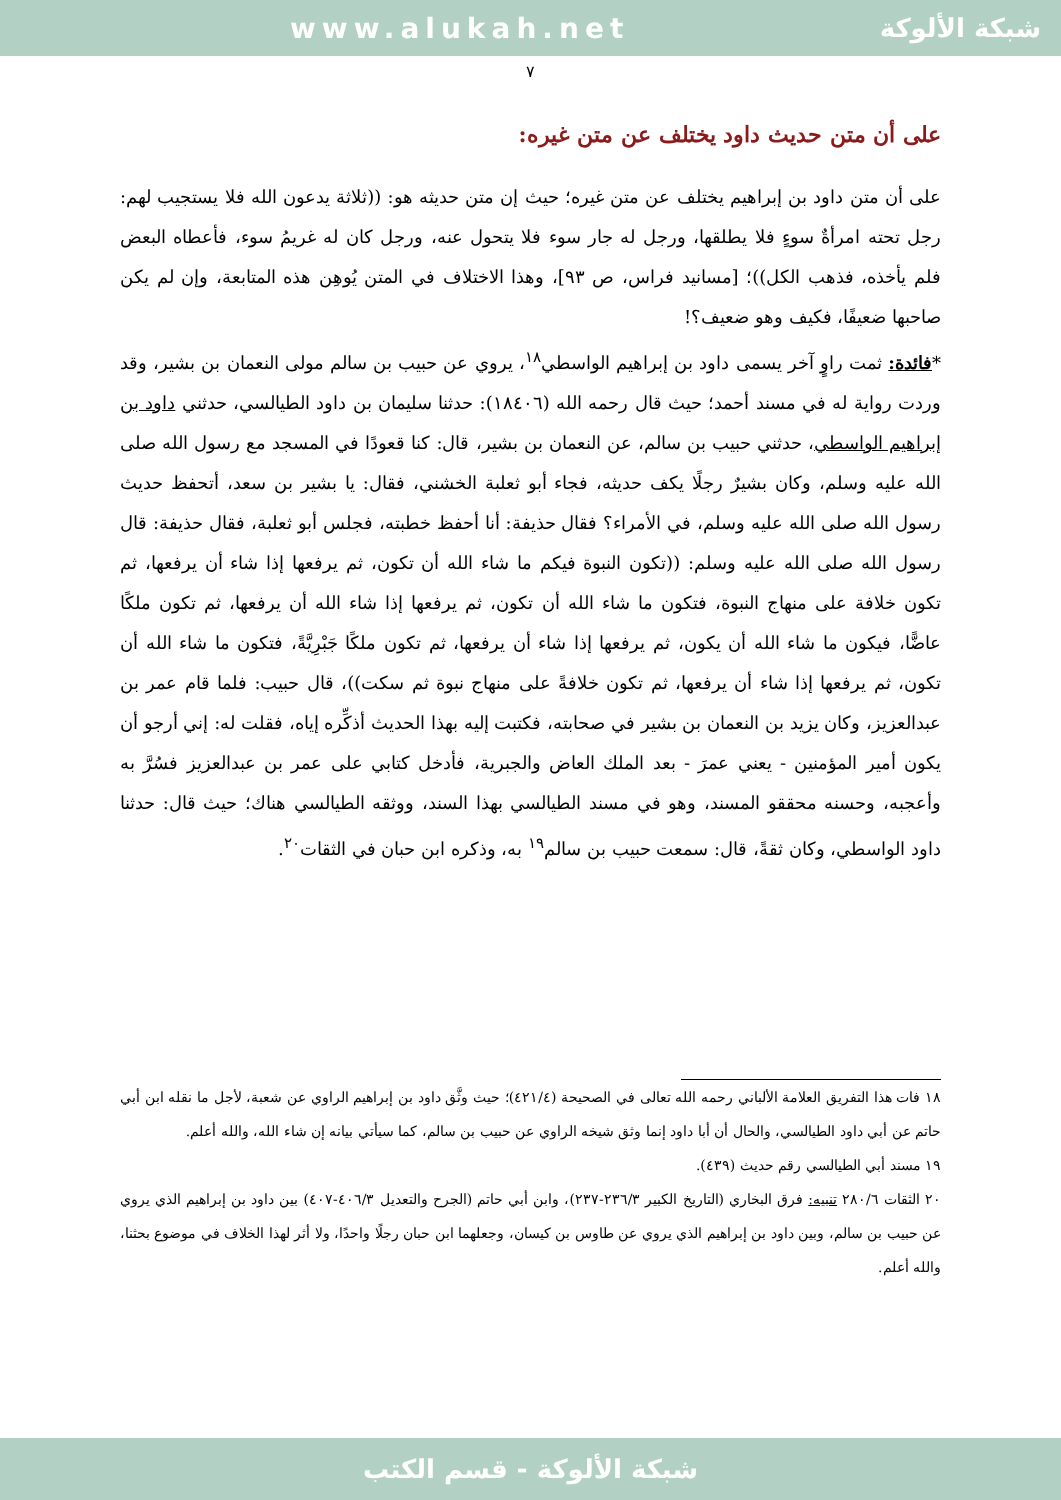www.alukah.net شبكة الألوكة
٧
على أن متن حديث داود يختلف عن متن غيره:
على أن متن داود بن إبراهيم يختلف عن متن غيره؛ حيث إن متن حديثه هو: ((ثلاثة يدعون الله فلا يستجيب لهم: رجل تحته امرأةٌ سوءٍ فلا يطلقها، ورجل له جار سوء فلا يتحول عنه، ورجل كان له غريمُ سوء، فأعطاه البعض فلم يأخذه، فذهب الكل))؛ [مسانيد فراس، ص ٩٣]، وهذا الاختلاف في المتن يُوهِن هذه المتابعة، وإن لم يكن صاحبها ضعيفًا، فكيف وهو ضعيف؟!
*فائدة: ثمت راوٍ آخر يسمى داود بن إبراهيم الواسطي<sup>١٨</sup>، يروي عن حبيب بن سالم مولى النعمان بن بشير، وقد وردت رواية له في مسند أحمد؛ حيث قال رحمه الله (١٨٤٠٦): حدثنا سليمان بن داود الطيالسي، حدثني داود بن إبراهيم الواسطي، حدثني حبيب بن سالم، عن النعمان بن بشير، قال: كنا قعودًا في المسجد مع رسول الله صلى الله عليه وسلم، وكان بشيرٌ رجلًا يكف حديثه، فجاء أبو ثعلبة الخشني، فقال: يا بشير بن سعد، أتحفظ حديث رسول الله صلى الله عليه وسلم، في الأمراء؟ فقال حذيفة: أنا أحفظ خطبته، فجلس أبو ثعلبة، فقال حذيفة: قال رسول الله صلى الله عليه وسلم: ((تكون النبوة فيكم ما شاء الله أن تكون، ثم يرفعها إذا شاء أن يرفعها، ثم تكون خلافة على منهاج النبوة، فتكون ما شاء الله أن تكون، ثم يرفعها إذا شاء الله أن يرفعها، ثم تكون ملكًا عاضًّا، فيكون ما شاء الله أن يكون، ثم يرفعها إذا شاء أن يرفعها، ثم تكون ملكًا جَبْرِيَّةً، فتكون ما شاء الله أن تكون، ثم يرفعها إذا شاء أن يرفعها، ثم تكون خلافةً على منهاج نبوة ثم سكت))، قال حبيب: فلما قام عمر بن عبدالعزيز، وكان يزيد بن النعمان بن بشير في صحابته، فكتبت إليه بهذا الحديث أذكِّره إياه، فقلت له: إني أرجو أن يكون أمير المؤمنين - يعني عمرَ - بعد الملك العاض والجبرية، فأدخل كتابي على عمر بن عبدالعزيز فسُرَّ به وأعجبه، وحسنه محققو المسند، وهو في مسند الطيالسي بهذا السند، ووثقه الطيالسي هناك؛ حيث قال: حدثنا داود الواسطي، وكان ثقةً، قال: سمعت حبيب بن سالم<sup>١٩</sup> به، وذكره ابن حبان في الثقات<sup>٢٠</sup>.
١٨ فات هذا التفريق العلامة الألباني رحمه الله تعالى في الصحيحة (٤٢١/٤)؛ حيث وثَّق داود بن إبراهيم الراوي عن شعبة، لأجل ما نقله ابن أبي حاتم عن أبي داود الطيالسي، والحال أن أبا داود إنما وثق شيخه الراوي عن حبيب بن سالم، كما سيأتي بيانه إن شاء الله، والله أعلم.
١٩ مسند أبي الطيالسي رقم حديث (٤٣٩).
٢٠ الثقات ٢٨٠/٦ تنبيه: فرق البخاري (التاريخ الكبير ٢٣٦/٣-٢٣٧)، وابن أبي حاتم (الجرح والتعديل ٤٠٦/٣-٤٠٧) بين داود بن إبراهيم الذي يروي عن حبيب بن سالم، وبين داود بن إبراهيم الذي يروي عن طاوس بن كيسان، وجعلهما ابن حبان رجلًا واحدًا، ولا أثر لهذا الخلاف في موضوع بحثنا، والله أعلم.
شبكة الألوكة - قسم الكتب